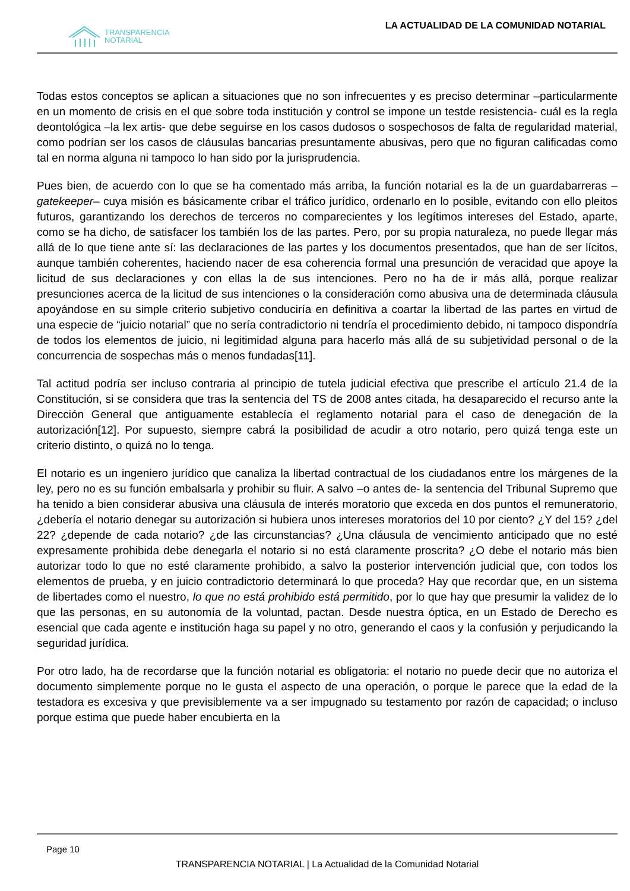TRANSPARENCIA
NOTARIAL
LA ACTUALIDAD DE LA COMUNIDAD NOTARIAL
Todas estos conceptos se aplican a situaciones que no son infrecuentes y es preciso determinar –particularmente en un momento de crisis en el que sobre toda institución y control se impone un testde resistencia- cuál es la regla deontológica –la lex artis- que debe seguirse en los casos dudosos o sospechosos de falta de regularidad material, como podrían ser los casos de cláusulas bancarias presuntamente abusivas, pero que no figuran calificadas como tal en norma alguna ni tampoco lo han sido por la jurisprudencia.
Pues bien, de acuerdo con lo que se ha comentado más arriba, la función notarial es la de un guardabarreras –gatekeeper– cuya misión es básicamente cribar el tráfico jurídico, ordenarlo en lo posible, evitando con ello pleitos futuros, garantizando los derechos de terceros no comparecientes y los legítimos intereses del Estado, aparte, como se ha dicho, de satisfacer los también los de las partes. Pero, por su propia naturaleza, no puede llegar más allá de lo que tiene ante sí: las declaraciones de las partes y los documentos presentados, que han de ser lícitos, aunque también coherentes, haciendo nacer de esa coherencia formal una presunción de veracidad que apoye la licitud de sus declaraciones y con ellas la de sus intenciones. Pero no ha de ir más allá, porque realizar presunciones acerca de la licitud de sus intenciones o la consideración como abusiva una de determinada cláusula apoyándose en su simple criterio subjetivo conduciría en definitiva a coartar la libertad de las partes en virtud de una especie de “juicio notarial” que no sería contradictorio ni tendría el procedimiento debido, ni tampoco dispondría de todos los elementos de juicio, ni legitimidad alguna para hacerlo más allá de su subjetividad personal o de la concurrencia de sospechas más o menos fundadas[11].
Tal actitud podría ser incluso contraria al principio de tutela judicial efectiva que prescribe el artículo 21.4 de la Constitución, si se considera que tras la sentencia del TS de 2008 antes citada, ha desaparecido el recurso ante la Dirección General que antiguamente establecía el reglamento notarial para el caso de denegación de la autorización[12]. Por supuesto, siempre cabrá la posibilidad de acudir a otro notario, pero quizá tenga este un criterio distinto, o quizá no lo tenga.
El notario es un ingeniero jurídico que canaliza la libertad contractual de los ciudadanos entre los márgenes de la ley, pero no es su función embalsarla y prohibir su fluir. A salvo –o antes de- la sentencia del Tribunal Supremo que ha tenido a bien considerar abusiva una cláusula de interés moratorio que exceda en dos puntos el remuneratorio, ¿debería el notario denegar su autorización si hubiera unos intereses moratorios del 10 por ciento? ¿Y del 15? ¿del 22? ¿depende de cada notario? ¿de las circunstancias? ¿Una cláusula de vencimiento anticipado que no esté expresamente prohibida debe denegarla el notario si no está claramente proscrita? ¿O debe el notario más bien autorizar todo lo que no esté claramente prohibido, a salvo la posterior intervención judicial que, con todos los elementos de prueba, y en juicio contradictorio determinará lo que proceda? Hay que recordar que, en un sistema de libertades como el nuestro, lo que no está prohibido está permitido, por lo que hay que presumir la validez de lo que las personas, en su autonomía de la voluntad, pactan. Desde nuestra óptica, en un Estado de Derecho es esencial que cada agente e institución haga su papel y no otro, generando el caos y la confusión y perjudicando la seguridad jurídica.
Por otro lado, ha de recordarse que la función notarial es obligatoria: el notario no puede decir que no autoriza el documento simplemente porque no le gusta el aspecto de una operación, o porque le parece que la edad de la testadora es excesiva y que previsiblemente va a ser impugnado su testamento por razón de capacidad; o incluso porque estima que puede haber encubierta en la
Page 10
TRANSPARENCIA NOTARIAL | La Actualidad de la Comunidad Notarial